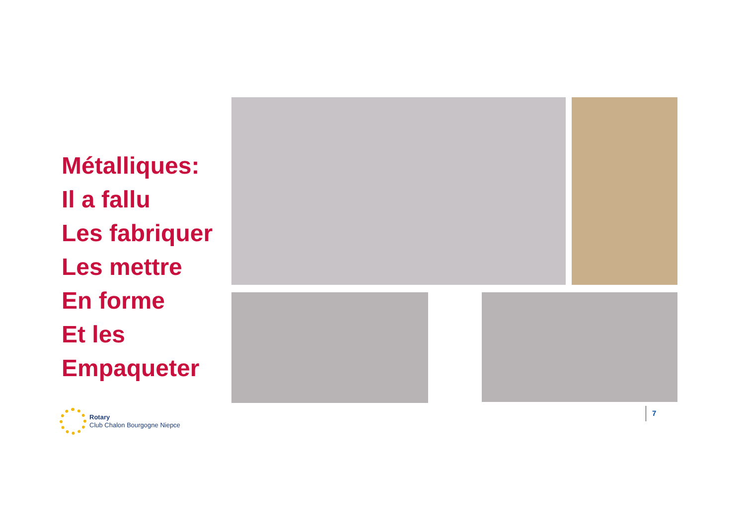Métalliques:
Il a fallu
Les fabriquer
Les mettre
En forme
Et les
Empaqueter
Rotary
Club Chalon Bourgogne Niepce
7